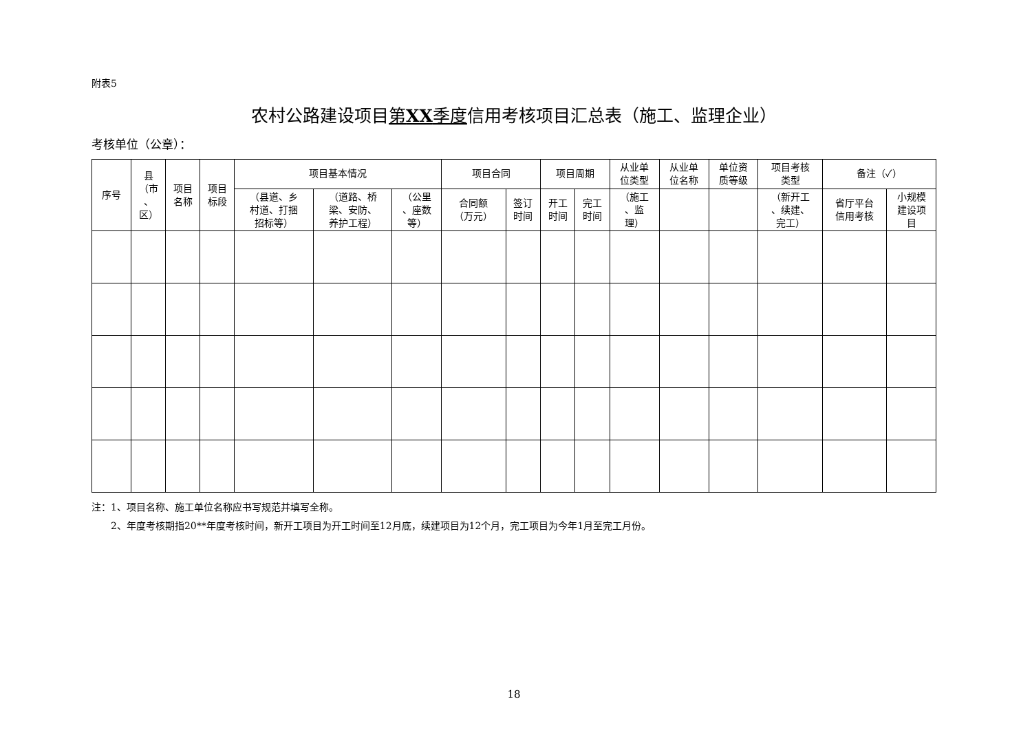附表5
农村公路建设项目第XX季度信用考核项目汇总表（施工、监理企业）
考核单位（公章）：
| 序号 | 县 （市 、 区） | 项目 名称 | 项目 标段 | 项目基本情况 | | | 项目合同 | | 项目周期 | | 从业单 位类型 | 从业单 位名称 | 单位资 质等级 | 项目考核 类型 | 备注（✓） | |
| --- | --- | --- | --- | --- | --- | --- | --- | --- | --- | --- | --- | --- | --- | --- | --- | --- |
| | | | | （县道、乡 村道、打捆 招标等） | （道路、桥 梁、安防、 养护工程） | （公里 、座数 等） | 合同额 （万元） | 签订 时间 | 开工 时间 | 完工 时间 | （施工 、监 理） | | | （新开工 、续建、 完工） | 省厅平台 信用考核 | 小规模 建设项 目 |
注：1、项目名称、施工单位名称应书写规范并填写全称。
  2、年度考核期指20**年度考核时间，新开工项目为开工时间至12月底，续建项目为12个月，完工项目为今年1月至完工月份。
18